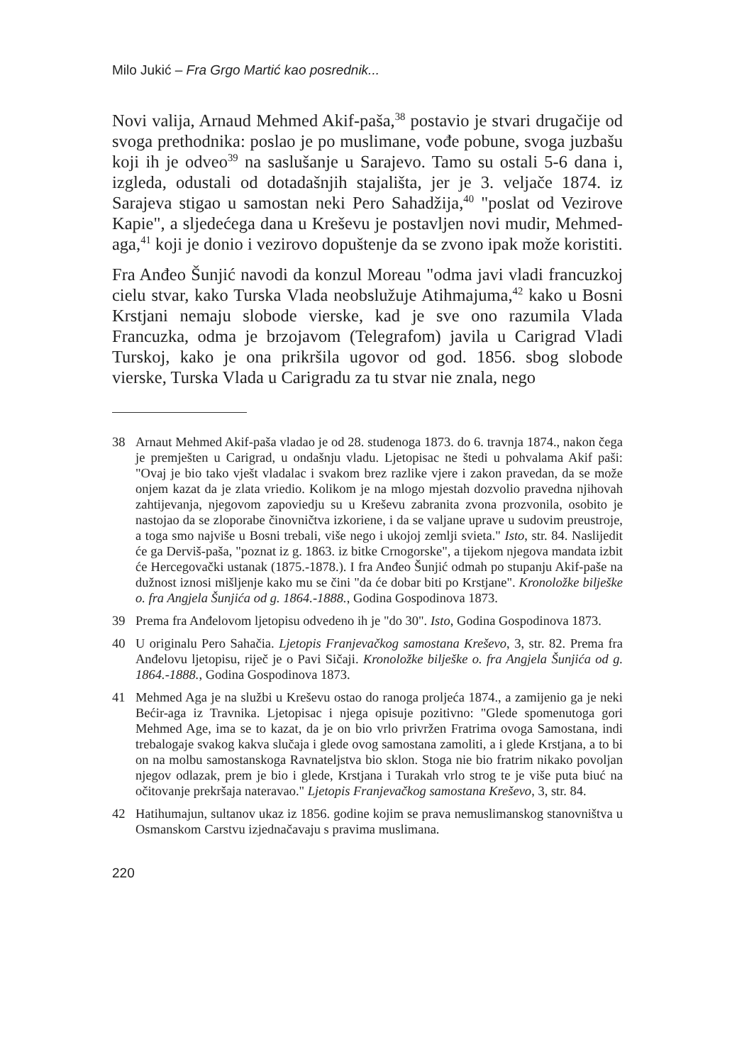Milo Jukić – Fra Grgo Martić kao posrednik...
Novi valija, Arnaud Mehmed Akif-paša,<sup>38</sup> postavio je stvari drugačije od svoga prethodnika: poslao je po muslimane, vođe pobune, svoga juzbašu koji ih je odveo<sup>39</sup> na saslušanje u Sarajevo. Tamo su ostali 5-6 dana i, izgleda, odustali od dotadašnjih stajališta, jer je 3. veljače 1874. iz Sarajeva stigao u samostan neki Pero Sahadžija,<sup>40</sup> "poslat od Vezirove Kapie", a sljedećega dana u Kreševu je postavljen novi mudir, Mehmed-aga,<sup>41</sup> koji je donio i vezirovo dopuštenje da se zvono ipak može koristiti.
Fra Anđeo Šunjić navodi da konzul Moreau "odma javi vladi francuzkoj cielu stvar, kako Turska Vlada neobslužuje Atihmajuma,<sup>42</sup> kako u Bosni Krstjani nemaju slobode vierske, kad je sve ono razumila Vlada Francuzka, odma je brzojavom (Telegrafom) javila u Carigrad Vladi Turskoj, kako je ona prikršila ugovor od god. 1856. sbog slobode vierske, Turska Vlada u Carigradu za tu stvar nie znala, nego
38 Arnaut Mehmed Akif-paša vladao je od 28. studenoga 1873. do 6. travnja 1874., nakon čega je premješten u Carigrad, u ondašnju vladu. Ljetopisac ne štedi u pohvalama Akif paši: "Ovaj je bio tako vješt vladalac i svakom brez razlike vjere i zakon pravedan, da se može onjem kazat da je zlata vriedio. Kolikom je na mlogo mjestah dozvolio pravedna njihovah zahtijevanja, njegovom zapoviedju su u Kreševu zabranita zvona prozvonila, osobito je nastojao da se zloporabe činovničtva izkoriene, i da se valjane uprave u sudovim preustroje, a toga smo najviše u Bosni trebali, više nego i ukojoj zemlji svieta." Isto, str. 84. Naslijedit će ga Derviš-paša, "poznat iz g. 1863. iz bitke Crnogorske", a tijekom njegova mandata izbit će Hercegovački ustanak (1875.-1878.). I fra Anđeo Šunjić odmah po stupanju Akif-paše na dužnost iznosi mišljenje kako mu se čini "da će dobar biti po Krstjane". Kronoložke bilješke o. fra Angjela Šunjića od g. 1864.-1888., Godina Gospodinova 1873.
39 Prema fra Anđelovom ljetopisu odvedeno ih je "do 30". Isto, Godina Gospodinova 1873.
40 U originalu Pero Sahačia. Ljetopis Franjevačkog samostana Kreševo, 3, str. 82. Prema fra Anđelovu ljetopisu, riječ je o Pavi Sičaji. Kronoložke bilješke o. fra Angjela Šunjića od g. 1864.-1888., Godina Gospodinova 1873.
41 Mehmed Aga je na službi u Kreševu ostao do ranoga proljeća 1874., a zamijenio ga je neki Bećir-aga iz Travnika. Ljetopisac i njega opisuje pozitivno: "Glede spomenutoga gori Mehmed Age, ima se to kazat, da je on bio vrlo privržen Fratrima ovoga Samostana, indi trebalogaje svakog kakva slučaja i glede ovog samostana zamoliti, a i glede Krstjana, a to bi on na molbu samostanskoga Ravnateljstva bio sklon. Stoga nie bio fratrim nikako povoljan njegov odlazak, prem je bio i glede, Krstjana i Turakah vrlo strog te je više puta biuć na očitovanje prekršaja nateravao." Ljetopis Franjevačkog samostana Kreševo, 3, str. 84.
42 Hatihumajun, sultanov ukaz iz 1856. godine kojim se prava nemuslimanskog stanovništva u Osmanskom Carstvu izjednačavaju s pravima muslimana.
220